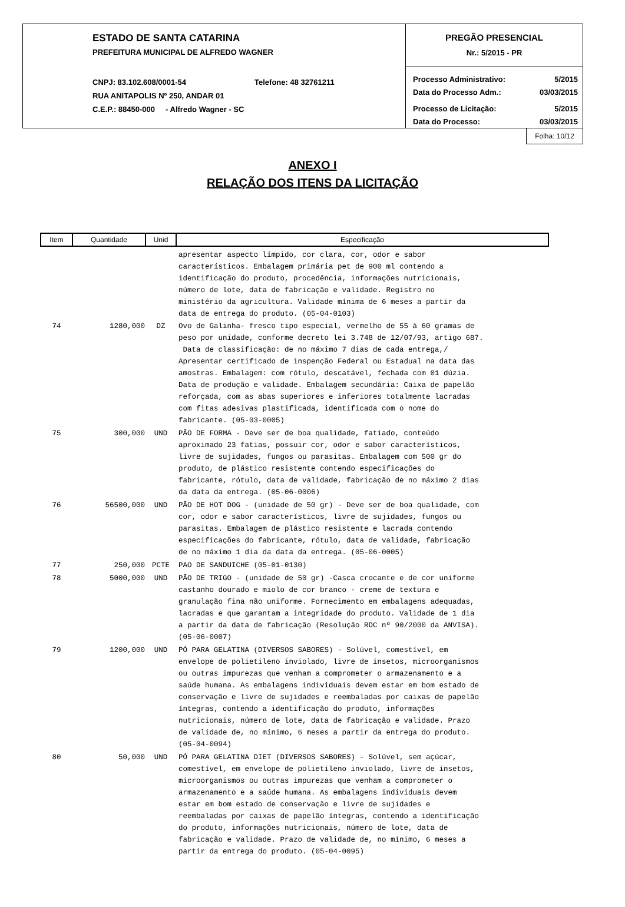ESTADO DE SANTA CATARINA
PREFEITURA MUNICIPAL DE ALFREDO WAGNER
CNPJ: 83.102.608/0001-54 Telefone: 48 32761211
RUA ANITAPOLIS Nº 250, ANDAR 01
C.E.P.: 88450-000 - Alfredo Wagner - SC
PREGÃO PRESENCIAL
Nr.: 5/2015 - PR
Processo Administrativo: 5/2015
Data do Processo Adm.: 03/03/2015
Processo de Licitação: 5/2015
Data do Processo: 03/03/2015
Folha: 10/12
ANEXO I
RELAÇÃO DOS ITENS DA LICITAÇÃO
| Item | Quantidade | Unid | Especificação |
| --- | --- | --- | --- |
| | | | apresentar aspecto límpido, cor clara, cor, odor e sabor característicos. Embalagem primária pet de 900 ml contendo a identificação do produto, procedência, informações nutricionais, número de lote, data de fabricação e validade. Registro no ministério da agricultura. Validade mínima de 6 meses a partir da data de entrega do produto. (05-04-0103) |
| 74 | 1280,000 | DZ | Ovo de Galinha- fresco tipo especial, vermelho de 55 à 60 gramas de peso por unidade, conforme decreto lei 3.748 de 12/07/93, artigo 687. Data de classificação: de no máximo 7 dias de cada entrega,/ Apresentar certificado de inspenção Federal ou Estadual na data das amostras. Embalagem: com rótulo, descatável, fechada com 01 dúzia. Data de produção e validade. Embalagem secundária: Caixa de papelão reforçada, com as abas superiores e inferiores totalmente lacradas com fitas adesivas plastificada, identificada com o nome do fabricante. (05-03-0005) |
| 75 | 300,000 | UND | PÃO DE FORMA - Deve ser de boa qualidade, fatiado, conteúdo aproximado 23 fatias, possuir cor, odor e sabor característicos, livre de sujidades, fungos ou parasitas. Embalagem com 500 gr do produto, de plástico resistente contendo especificações do fabricante, rótulo, data de validade, fabricação de no máximo 2 dias da data da entrega. (05-06-0006) |
| 76 | 56500,000 | UND | PÃO DE HOT DOG - (unidade de 50 gr) - Deve ser de boa qualidade, com cor, odor e sabor característicos, livre de sujidades, fungos ou parasitas. Embalagem de plástico resistente e lacrada contendo especificações do fabricante, rótulo, data de validade, fabricação de no máximo 1 dia da data da entrega. (05-06-0005) |
| 77 | 250,000 | PCTE | PAO DE SANDUICHE (05-01-0130) |
| 78 | 5000,000 | UND | PÃO DE TRIGO - (unidade de 50 gr) -Casca crocante e de cor uniforme castanho dourado e miolo de cor branco - creme de textura e granulação fina não uniforme. Fornecimento em embalagens adequadas, lacradas e que garantam a integridade do produto. Validade de 1 dia a partir da data de fabricação (Resolução RDC nº 90/2000 da ANVISA). (05-06-0007) |
| 79 | 1200,000 | UND | PÓ PARA GELATINA (DIVERSOS SABORES) - Solúvel, comestível, em envelope de polietileno inviolado, livre de insetos, microorganismos ou outras impurezas que venham a comprometer o armazenamento e a saúde humana. As embalagens individuais devem estar em bom estado de conservação e livre de sujidades e reembaladas por caixas de papelão íntegras, contendo a identificação do produto, informações nutricionais, número de lote, data de fabricação e validade. Prazo de validade de, no mínimo, 6 meses a partir da entrega do produto. (05-04-0094) |
| 80 | 50,000 | UND | PÓ PARA GELATINA DIET (DIVERSOS SABORES) - Solúvel, sem açúcar, comestível, em envelope de polietileno inviolado, livre de insetos, microorganismos ou outras impurezas que venham a comprometer o armazenamento e a saúde humana. As embalagens individuais devem estar em bom estado de conservação e livre de sujidades e reembaladas por caixas de papelão íntegras, contendo a identificação do produto, informações nutricionais, número de lote, data de fabricação e validade. Prazo de validade de, no mínimo, 6 meses a partir da entrega do produto. (05-04-0095) |